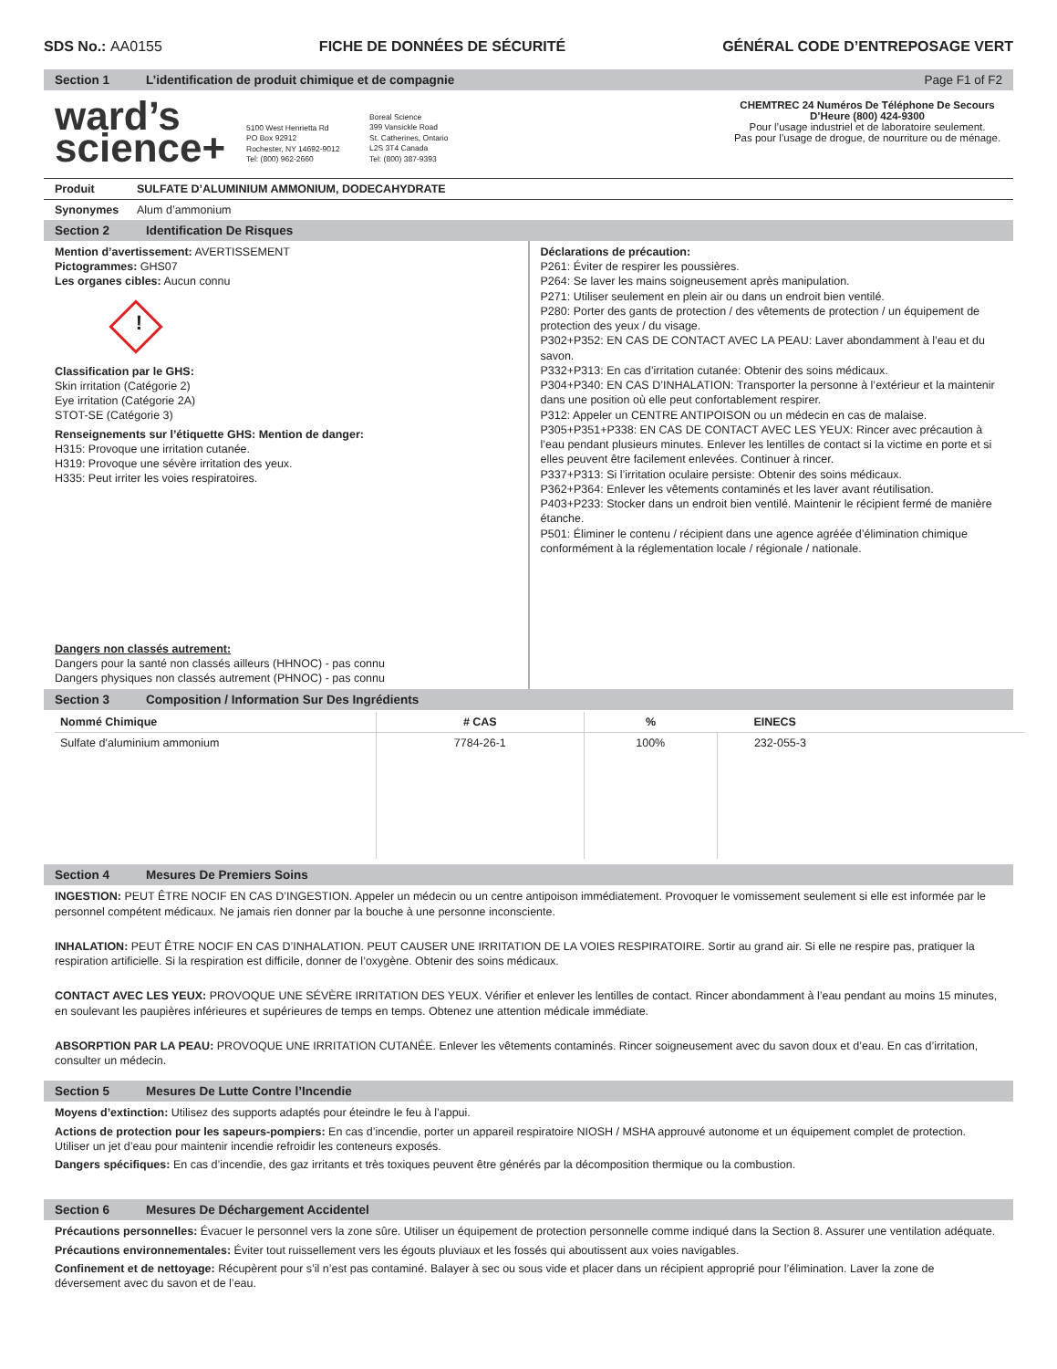SDS No.: AA0155 FICHE DE DONNÉES DE SÉCURITÉ GÉNÉRAL CODE D’ENTREPOSAGE VERT
Section 1 L’identification de produit chimique et de compagnie Page F1 of F2
ward’s
science+
5100 West Henrietta Rd
PO Box 92912
Rochester, NY 14692-9012
Tel: (800) 962-2660
Boreal Science
399 Vansickle Road
St. Catherines, Ontario
L2S 3T4 Canada
Tel: (800) 387-9393
CHEMTREC 24 Numéros De Téléphone De Secours D’Heure (800) 424-9300
Pour l’usage industriel et de laboratoire seulement.
Pas pour l’usage de drogue, de nourriture ou de ménage.
Produit SULFATE D’ALUMINIUM AMMONIUM, DODECAHYDRATE
Synonymes
Alum d’ammonium
Section 2 Identification De Risques
Mention d’avertissement: AVERTISSEMENT
Pictogrammes: GHS07
Les organes cibles: Aucun connu
!
Classification par le GHS:
Skin irritation (Catégorie 2)
Eye irritation (Catégorie 2A)
STOT-SE (Catégorie 3)
Renseignements sur l’étiquette GHS: Mention de danger:
H315: Provoque une irritation cutanée.
H319: Provoque une sévère irritation des yeux.
H335: Peut irriter les voies respiratoires.
Dangers non classés autrement:
Dangers pour la santé non classés ailleurs (HHNOC) - pas connu
Dangers physiques non classés autrement (PHNOC) - pas connu
Déclarations de précaution:
P261: Éviter de respirer les poussières.
P264: Se laver les mains soigneusement après manipulation.
P271: Utiliser seulement en plein air ou dans un endroit bien ventilé.
P280: Porter des gants de protection / des vêtements de protection / un équipement de protection des yeux / du visage.
P302+P352: EN CAS DE CONTACT AVEC LA PEAU: Laver abondamment à l’eau et du savon.
P332+P313: En cas d’irritation cutanée: Obtenir des soins médicaux.
P304+P340: EN CAS D’INHALATION: Transporter la personne à l’extérieur et la maintenir dans une position où elle peut confortablement respirer.
P312: Appeler un CENTRE ANTIPOISON ou un médecin en cas de malaise.
P305+P351+P338: EN CAS DE CONTACT AVEC LES YEUX: Rincer avec précaution à l’eau pendant plusieurs minutes. Enlever les lentilles de contact si la victime en porte et si elles peuvent être facilement enlevées. Continuer à rincer.
P337+P313: Si l’irritation oculaire persiste: Obtenir des soins médicaux.
P362+P364: Enlever les vêtements contaminés et les laver avant réutilisation.
P403+P233: Stocker dans un endroit bien ventilé. Maintenir le récipient fermé de manière étanche.
P501: Éliminer le contenu / récipient dans une agence agréée d’élimination chimique conformément à la réglementation locale / régionale / nationale.
Section 3 Composition / Information Sur Des Ingrédients
| Nommé Chimique | # CAS | % | EINECS |
| --- | --- | --- | --- |
| Sulfate d’aluminium ammonium | 7784-26-1 | 100% | 232-055-3 |
Section 4 Mesures De Premiers Soins
INGESTION: PEUT ÊTRE NOCIF EN CAS D’INGESTION. Appeler un médecin ou un centre antipoison immédiatement. Provoquer le vomissement seulement si elle est informée par le personnel compétent médicaux. Ne jamais rien donner par la bouche à une personne inconsciente.
INHALATION: PEUT ÊTRE NOCIF EN CAS D’INHALATION. PEUT CAUSER UNE IRRITATION DE LA VOIES RESPIRATOIRE. Sortir au grand air. Si elle ne respire pas, pratiquer la respiration artificielle. Si la respiration est difficile, donner de l’oxygène. Obtenir des soins médicaux.
CONTACT AVEC LES YEUX: PROVOQUE UNE SÉVÈRE IRRITATION DES YEUX. Vérifier et enlever les lentilles de contact. Rincer abondamment à l’eau pendant au moins 15 minutes, en soulevant les paupières inférieures et supérieures de temps en temps. Obtenez une attention médicale immédiate.
ABSORPTION PAR LA PEAU: PROVOQUE UNE IRRITATION CUTANÉE. Enlever les vêtements contaminés. Rincer soigneusement avec du savon doux et d’eau. En cas d’irritation, consulter un médecin.
Section 5 Mesures De Lutte Contre l’Incendie
Moyens d’extinction: Utilisez des supports adaptés pour éteindre le feu à l’appui.
Actions de protection pour les sapeurs-pompiers: En cas d’incendie, porter un appareil respiratoire NIOSH / MSHA approuvé autonome et un équipement complet de protection. Utiliser un jet d’eau pour maintenir incendie refroidir les conteneurs exposés.
Dangers spécifiques: En cas d’incendie, des gaz irritants et très toxiques peuvent être générés par la décomposition thermique ou la combustion.
Section 6 Mesures De Déchargement Accidentel
Précautions personnelles: Évacuer le personnel vers la zone sûre. Utiliser un équipement de protection personnelle comme indiqué dans la Section 8. Assurer une ventilation adéquate.
Précautions environnementales: Éviter tout ruissellement vers les égouts pluviaux et les fossés qui aboutissent aux voies navigables.
Confinement et de nettoyage: Récupèrent pour s’il n’est pas contaminé. Balayer à sec ou sous vide et placer dans un récipient approprié pour l’élimination. Laver la zone de déversement avec du savon et de l’eau.